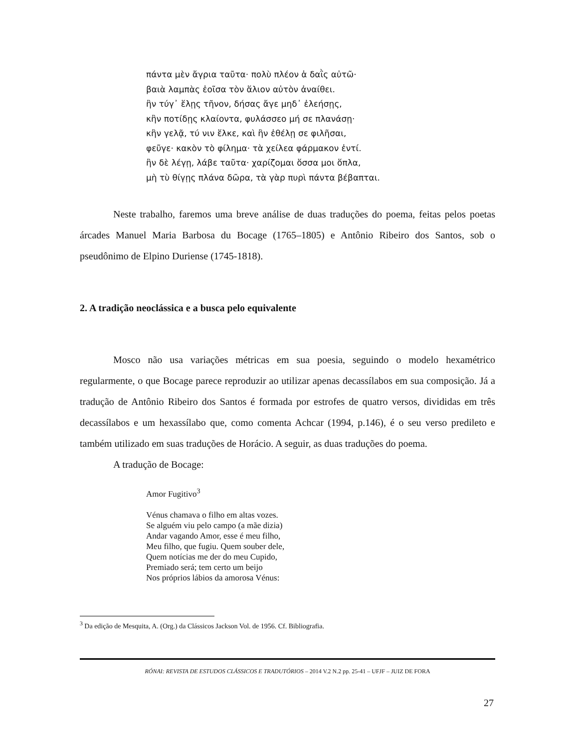πάντα μὲν ἄγρια ταῦτα· πολὺ πλέον ἁ δαῒς αὐτῶ·
βαιὰ λαμπὰς ἐοῖσα τὸν ἅλιον αὐτὸν ἀναίθει.
ἢν τύγ᾽ ἕλῃς τῆνον, δήσας ἄγε μηδ᾽ ἐλεήσῃς,
κἢν ποτίδῃς κλαίοντα, φυλάσσεο μή σε πλανάσῃ·
κἢν γελᾷ, τύ νιν ἕλκε, καὶ ἢν ἐθέλῃ σε φιλῆσαι,
φεῦγε· κακὸν τὸ φίλημα· τὰ χείλεα φάρμακον ἐντί.
ἢν δὲ λέγῃ, λάβε ταῦτα· χαρίζομαι ὅσσα μοι ὅπλα,
μὴ τὺ θίγῃς πλάνα δῶρα, τὰ γὰρ πυρὶ πάντα βέβαπται.
Neste trabalho, faremos uma breve análise de duas traduções do poema, feitas pelos poetas árcades Manuel Maria Barbosa du Bocage (1765–1805) e Antônio Ribeiro dos Santos, sob o pseudônimo de Elpino Duriense (1745-1818).
2. A tradição neoclássica e a busca pelo equivalente
Mosco não usa variações métricas em sua poesia, seguindo o modelo hexamétrico regularmente, o que Bocage parece reproduzir ao utilizar apenas decassílabos em sua composição. Já a tradução de Antônio Ribeiro dos Santos é formada por estrofes de quatro versos, divididas em três decassílabos e um hexassílabo que, como comenta Achcar (1994, p.146), é o seu verso predileto e também utilizado em suas traduções de Horácio. A seguir, as duas traduções do poema.
A tradução de Bocage:
Amor Fugitivo<sup>3</sup>
Vénus chamava o filho em altas vozes.
Se alguém viu pelo campo (a mãe dizia)
Andar vagando Amor, esse é meu filho,
Meu filho, que fugiu. Quem souber dele,
Quem notícias me der do meu Cupido,
Premiado será; tem certo um beijo
Nos próprios lábios da amorosa Vénus:
<sup>3</sup> Da edição de Mesquita, A. (Org.) da Clássicos Jackson Vol. de 1956. Cf. Bibliografia.
RÓNAI: REVISTA DE ESTUDOS CLÁSSICOS E TRADUTÓRIOS – 2014 V.2 N.2 pp. 25-41 – UFJF – JUIZ DE FORA
27